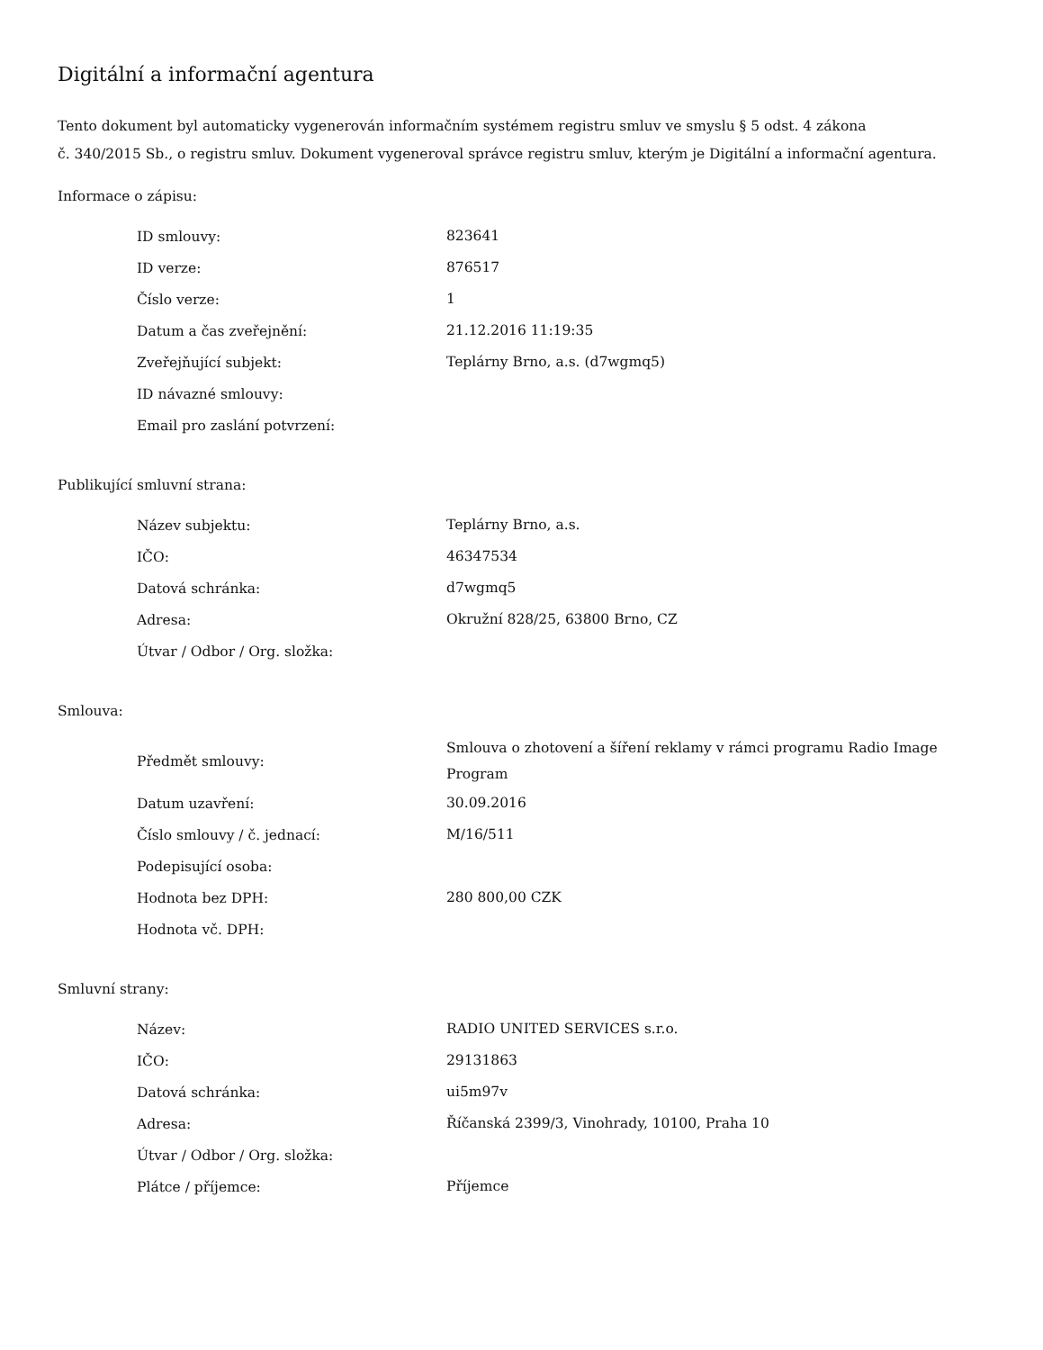Digitální a informační agentura
Tento dokument byl automaticky vygenerován informačním systémem registru smluv ve smyslu § 5 odst. 4 zákona
č. 340/2015 Sb., o registru smluv. Dokument vygeneroval správce registru smluv, kterým je Digitální a informační agentura.
Informace o zápisu:
| ID smlouvy: | 823641 |
| ID verze: | 876517 |
| Číslo verze: | 1 |
| Datum a čas zveřejnění: | 21.12.2016 11:19:35 |
| Zveřejňující subjekt: | Teplárny Brno, a.s. (d7wgmq5) |
| ID návazné smlouvy: | |
| Email pro zaslání potvrzení: | |
Publikující smluvní strana:
| Název subjektu: | Teplárny Brno, a.s. |
| IČO: | 46347534 |
| Datová schránka: | d7wgmq5 |
| Adresa: | Okružní 828/25, 63800 Brno, CZ |
| Útvar / Odbor / Org. složka: | |
Smlouva:
| Předmět smlouvy: | Smlouva o zhotovení a šíření reklamy v rámci programu Radio Image Program |
| Datum uzavření: | 30.09.2016 |
| Číslo smlouvy / č. jednací: | M/16/511 |
| Podepisující osoba: | |
| Hodnota bez DPH: | 280 800,00 CZK |
| Hodnota vč. DPH: | |
Smluvní strany:
| Název: | RADIO UNITED SERVICES s.r.o. |
| IČO: | 29131863 |
| Datová schránka: | ui5m97v |
| Adresa: | Říčanská 2399/3, Vinohrady, 10100, Praha 10 |
| Útvar / Odbor / Org. složka: | |
| Plátce / příjemce: | Příjemce |